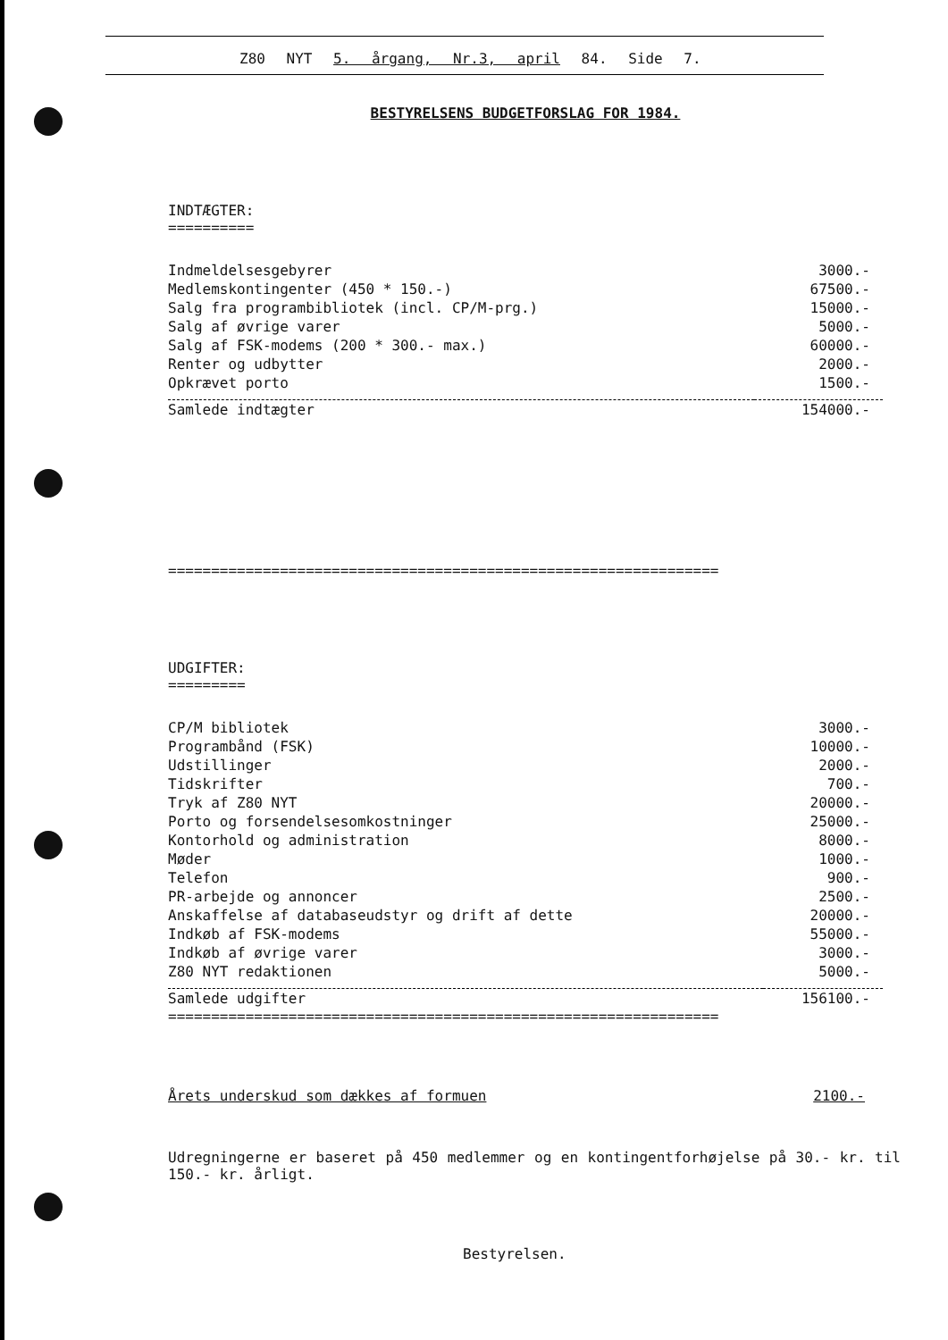Z80 NYT 5. årgang, Nr.3, april 84. Side 7.
BESTYRELSENS BUDGETFORSLAG FOR 1984.
INDTÆGTER:
==========
| Indmeldelsesgebyrer | 3000.- |
| Medlemskontingenter (450 * 150.-) | 67500.- |
| Salg fra programbibliotek (incl. CP/M-prg.) | 15000.- |
| Salg af øvrige varer | 5000.- |
| Salg af FSK-modems (200 * 300.- max.) | 60000.- |
| Renter og udbytter | 2000.- |
| Opkrævet porto | 1500.- |
| Samlede indtægter | 154000.- |
================================================================
UDGIFTER:
=========
| CP/M bibliotek | 3000.- |
| Programbånd (FSK) | 10000.- |
| Udstillinger | 2000.- |
| Tidskrifter | 700.- |
| Tryk af Z80 NYT | 20000.- |
| Porto og forsendelsesomkostninger | 25000.- |
| Kontorhold og administration | 8000.- |
| Møder | 1000.- |
| Telefon | 900.- |
| PR-arbejde og annoncer | 2500.- |
| Anskaffelse af databaseudstyr og drift af dette | 20000.- |
| Indkøb af FSK-modems | 55000.- |
| Indkøb af øvrige varer | 3000.- |
| Z80 NYT redaktionen | 5000.- |
| Samlede udgifter | 156100.- |
================================================================
Årets underskud som dækkes af formuen 2100.-
Udregningerne er baseret på 450 medlemmer og en kontingentforhøjelse på 30.- kr. til 150.- kr. årligt.
Bestyrelsen.